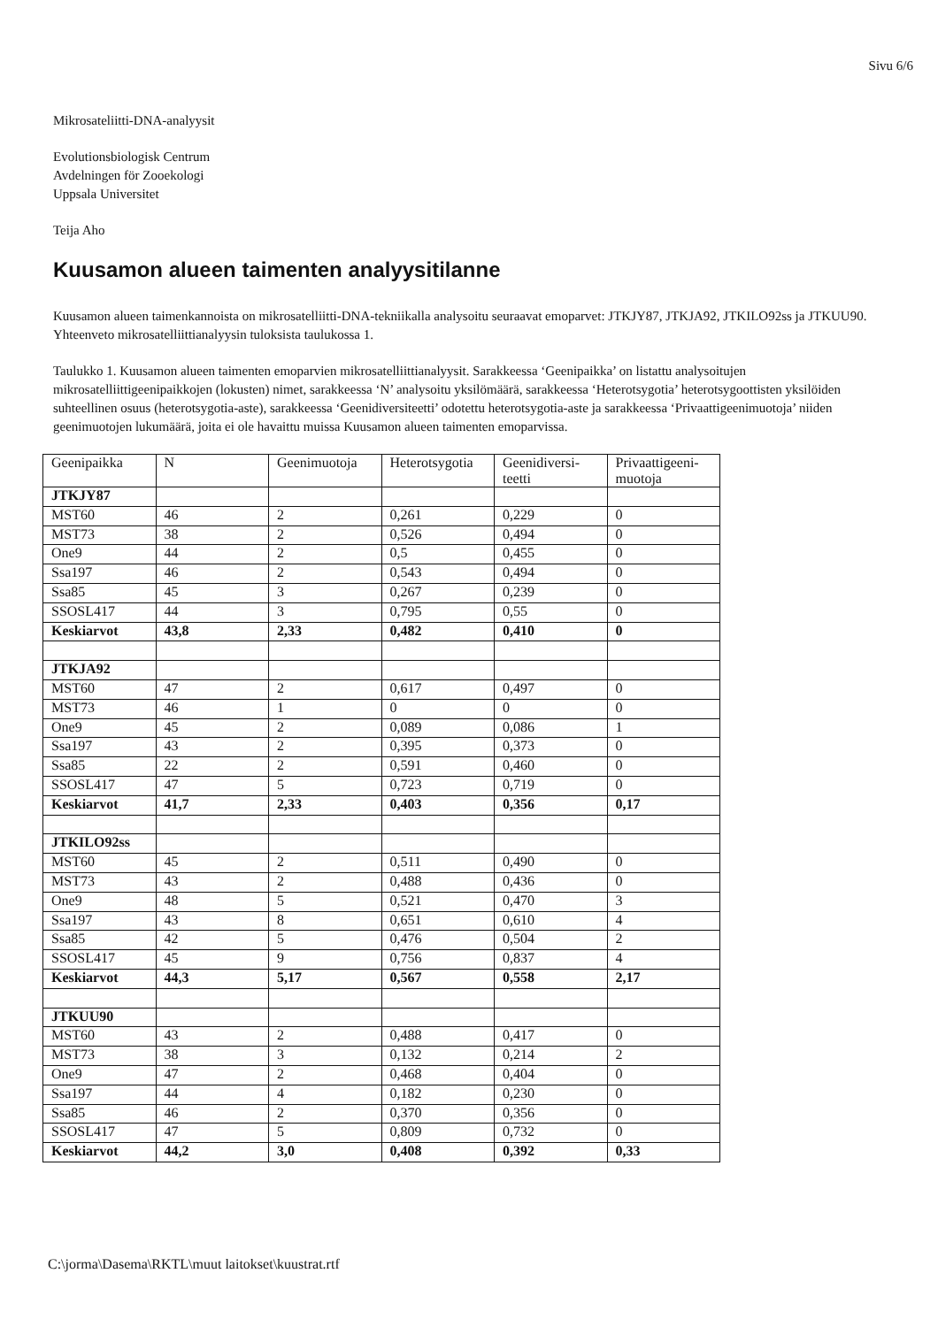Sivu 6/6
Mikrosateliitti-DNA-analyysit
Evolutionsbiologisk Centrum
Avdelningen för Zooekologi
Uppsala Universitet
Teija Aho
Kuusamon alueen taimenten analyysitilanne
Kuusamon alueen taimenkannoista on mikrosatelliitti-DNA-tekniikalla analysoitu seuraavat emoparvet: JTKJY87, JTKJA92, JTKILO92ss ja JTKUU90. Yhteenveto mikrosatelliittianalyysin tuloksista taulukossa 1.
Taulukko 1. Kuusamon alueen taimenten emoparvien mikrosatelliittianalyysit. Sarakkeessa ‘Geenipaikka’ on listattu analysoitujen mikrosatelliittigeenipaikkojen (lokusten) nimet, sarakkeessa ‘N’ analysoitu yksilömäärä, sarakkeessa ‘Heterotsygotia’ heterotsygoottisten yksilöiden suhteellinen osuus (heterotsygotia-aste), sarakkeessa ‘Geenidiversiteetti’ odotettu heterotsygotia-aste ja sarakkeessa ‘Privaattigeenimuotoja’ niiden geenimuotojen lukumäärä, joita ei ole havaittu muissa Kuusamon alueen taimenten emoparvissa.
| Geenipaikka | N | Geenimuotoja | Heterotsygotia | Geenidiversi- teetti | Privaattigeeni- muotoja |
| --- | --- | --- | --- | --- | --- |
| JTKJY87 | | | | | |
| MST60 | 46 | 2 | 0,261 | 0,229 | 0 |
| MST73 | 38 | 2 | 0,526 | 0,494 | 0 |
| One9 | 44 | 2 | 0,5 | 0,455 | 0 |
| Ssa197 | 46 | 2 | 0,543 | 0,494 | 0 |
| Ssa85 | 45 | 3 | 0,267 | 0,239 | 0 |
| SSOSL417 | 44 | 3 | 0,795 | 0,55 | 0 |
| Keskiarvot | 43,8 | 2,33 | 0,482 | 0,410 | 0 |
| JTKJA92 | | | | | |
| MST60 | 47 | 2 | 0,617 | 0,497 | 0 |
| MST73 | 46 | 1 | 0 | 0 | 0 |
| One9 | 45 | 2 | 0,089 | 0,086 | 1 |
| Ssa197 | 43 | 2 | 0,395 | 0,373 | 0 |
| Ssa85 | 22 | 2 | 0,591 | 0,460 | 0 |
| SSOSL417 | 47 | 5 | 0,723 | 0,719 | 0 |
| Keskiarvot | 41,7 | 2,33 | 0,403 | 0,356 | 0,17 |
| JTKILO92ss | | | | | |
| MST60 | 45 | 2 | 0,511 | 0,490 | 0 |
| MST73 | 43 | 2 | 0,488 | 0,436 | 0 |
| One9 | 48 | 5 | 0,521 | 0,470 | 3 |
| Ssa197 | 43 | 8 | 0,651 | 0,610 | 4 |
| Ssa85 | 42 | 5 | 0,476 | 0,504 | 2 |
| SSOSL417 | 45 | 9 | 0,756 | 0,837 | 4 |
| Keskiarvot | 44,3 | 5,17 | 0,567 | 0,558 | 2,17 |
| JTKUU90 | | | | | |
| MST60 | 43 | 2 | 0,488 | 0,417 | 0 |
| MST73 | 38 | 3 | 0,132 | 0,214 | 2 |
| One9 | 47 | 2 | 0,468 | 0,404 | 0 |
| Ssa197 | 44 | 4 | 0,182 | 0,230 | 0 |
| Ssa85 | 46 | 2 | 0,370 | 0,356 | 0 |
| SSOSL417 | 47 | 5 | 0,809 | 0,732 | 0 |
| Keskiarvot | 44,2 | 3,0 | 0,408 | 0,392 | 0,33 |
C:\jorma\Dasema\RKTL\muut laitokset\kuustrat.rtf